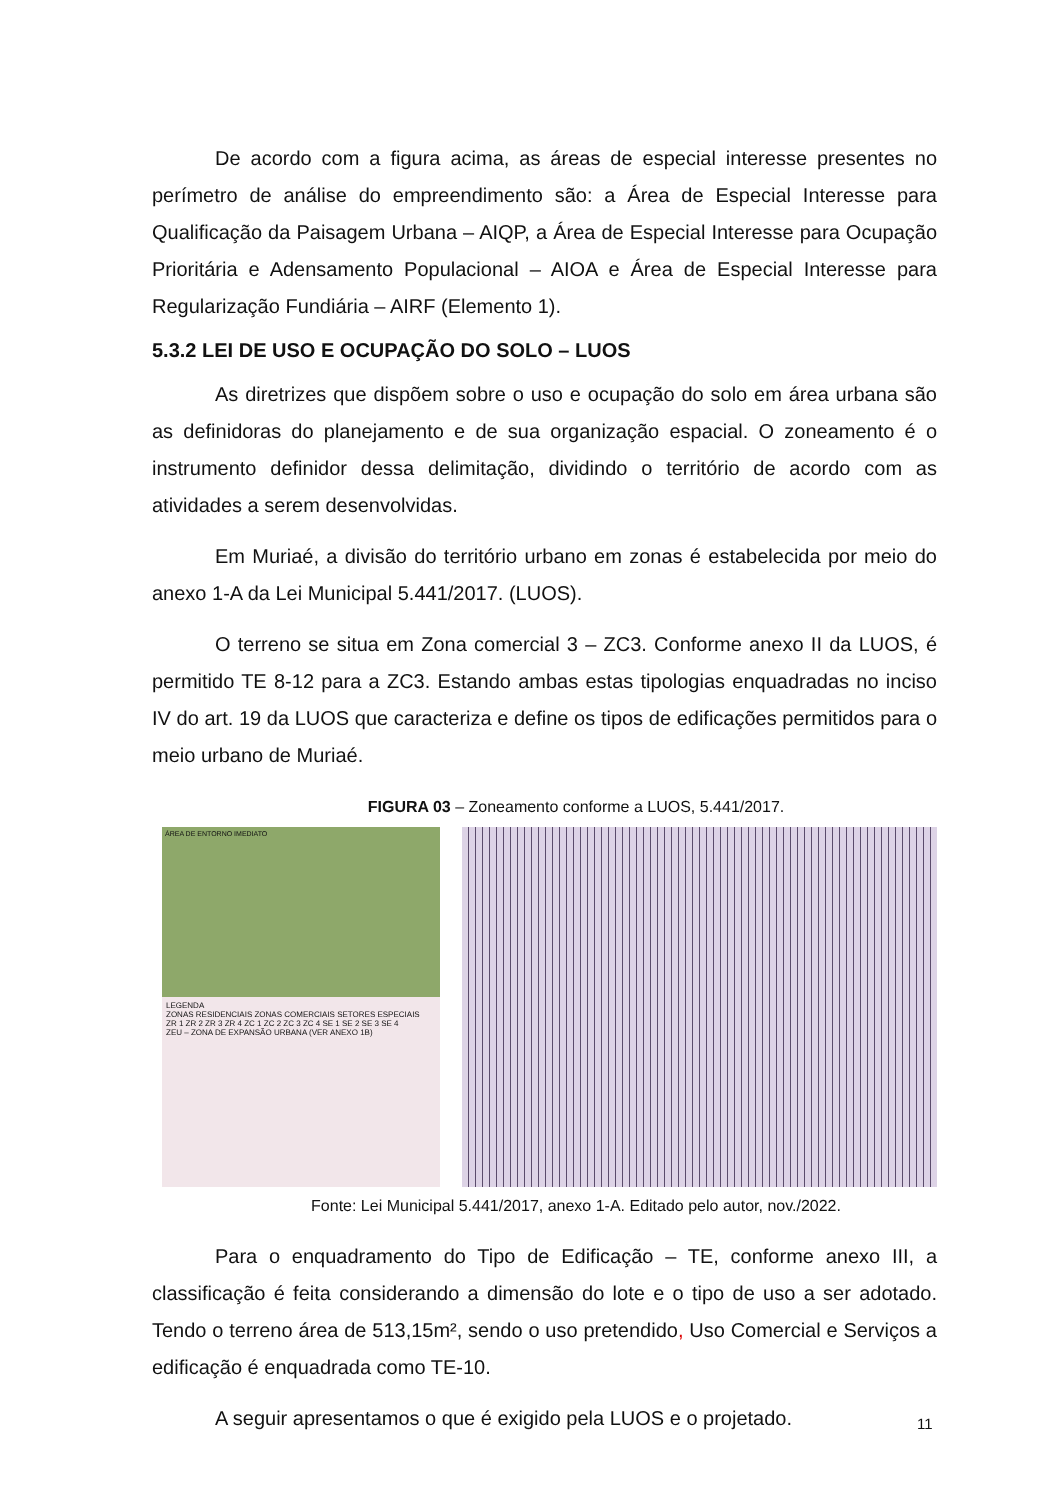De acordo com a figura acima, as áreas de especial interesse presentes no perímetro de análise do empreendimento são: a Área de Especial Interesse para Qualificação da Paisagem Urbana – AIQP, a Área de Especial Interesse para Ocupação Prioritária e Adensamento Populacional – AIOA e Área de Especial Interesse para Regularização Fundiária – AIRF (Elemento 1).
5.3.2 LEI DE USO E OCUPAÇÃO DO SOLO – LUOS
As diretrizes que dispõem sobre o uso e ocupação do solo em área urbana são as definidoras do planejamento e de sua organização espacial. O zoneamento é o instrumento definidor dessa delimitação, dividindo o território de acordo com as atividades a serem desenvolvidas.
Em Muriaé, a divisão do território urbano em zonas é estabelecida por meio do anexo 1-A da Lei Municipal 5.441/2017. (LUOS).
O terreno se situa em Zona comercial 3 – ZC3. Conforme anexo II da LUOS, é permitido TE 8-12 para a ZC3. Estando ambas estas tipologias enquadradas no inciso IV do art. 19 da LUOS que caracteriza e define os tipos de edificações permitidos para o meio urbano de Muriaé.
FIGURA 03 – Zoneamento conforme a LUOS, 5.441/2017.
ÁREA DE ENTORNO IMEDIATO
LEGENDA
ZONAS RESIDENCIAIS ZONAS COMERCIAIS SETORES ESPECIAIS
ZR 1 ZR 2 ZR 3 ZR 4 ZC 1 ZC 2 ZC 3 ZC 4 SE 1 SE 2 SE 3 SE 4
ZEU – ZONA DE EXPANSÃO URBANA (VER ANEXO 1B)
Fonte: Lei Municipal 5.441/2017, anexo 1-A. Editado pelo autor, nov./2022.
Para o enquadramento do Tipo de Edificação – TE, conforme anexo III, a classificação é feita considerando a dimensão do lote e o tipo de uso a ser adotado. Tendo o terreno área de 513,15m², sendo o uso pretendido, Uso Comercial e Serviços a edificação é enquadrada como TE-10.
A seguir apresentamos o que é exigido pela LUOS e o projetado.
11